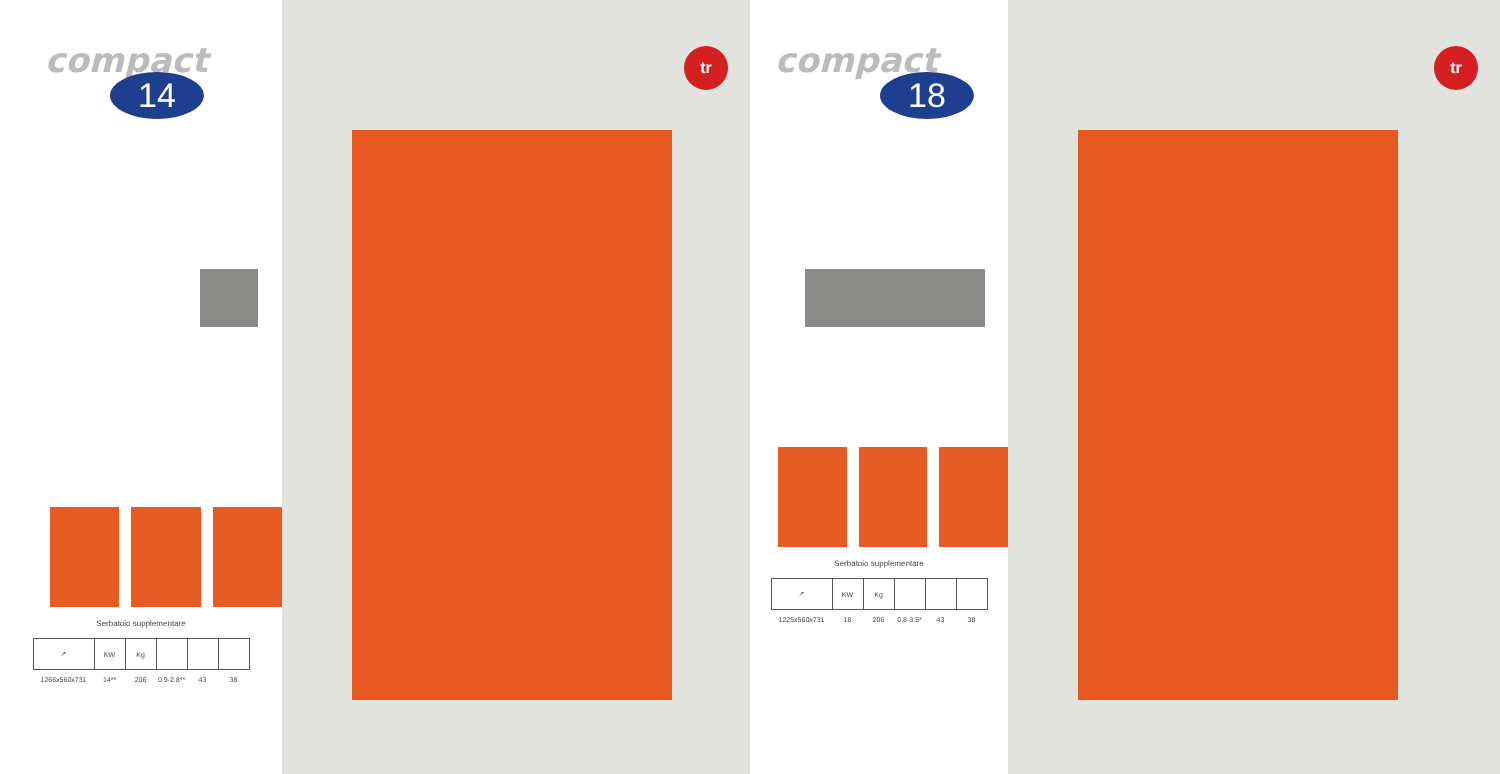compact
14
Serbatoio supplementare
| ↗ | KW | Kg | | | |
| 1266x560x731 | 14** | 206 | 0.9-2.8** | 43 | 38 |
tr
compact
18
Serbatoio supplementare
| ↗ | KW | Kg | | | |
| 1225x560x731 | 18 | 206 | 0.8-3.5* | 43 | 38 |
tr